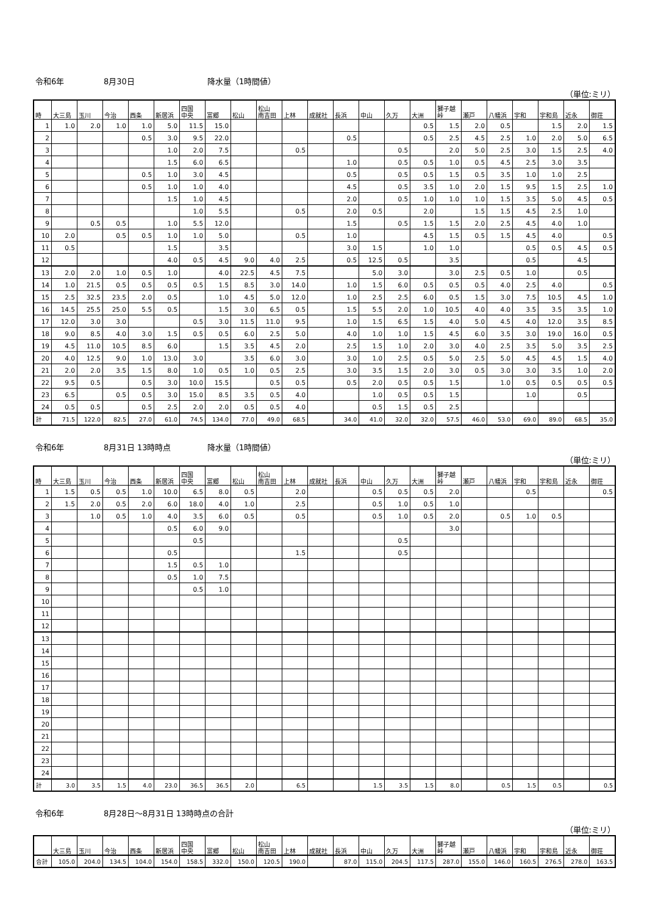令和6年 8月30日 降水量（1時間値）
（単位:ミリ）
| 時 | 大三島 | 玉川 | 今治 | 西条 | 新居浜 | 四国 中央 | 富郷 | 松山 | 松山 南吉田 | 上林 | 成就社 | 長浜 | 中山 | 久万 | 大洲 | 獅子越 峠 | 瀬戸 | 八幡浜 | 宇和 | 宇和島 | 近永 | 御荘 |
| --- | --- | --- | --- | --- | --- | --- | --- | --- | --- | --- | --- | --- | --- | --- | --- | --- | --- | --- | --- | --- | --- | --- |
| 1 | 1.0 | 2.0 | 1.0 | 1.0 | 5.0 | 11.5 | 15.0 | | | | | | | | 0.5 | 1.5 | 2.0 | 0.5 | | 1.5 | 2.0 | 1.5 |
| 2 | | | | 0.5 | 3.0 | 9.5 | 22.0 | | | | | 0.5 | | | 0.5 | 2.5 | 4.5 | 2.5 | 1.0 | 2.0 | 5.0 | 6.5 |
| 3 | | | | | 1.0 | 2.0 | 7.5 | | | 0.5 | | | | 0.5 | | 2.0 | 5.0 | 2.5 | 3.0 | 1.5 | 2.5 | 4.0 |
| 4 | | | | | 1.5 | 6.0 | 6.5 | | | | | 1.0 | | 0.5 | 0.5 | 1.0 | 0.5 | 4.5 | 2.5 | 3.0 | 3.5 | |
| 5 | | | | 0.5 | 1.0 | 3.0 | 4.5 | | | | | 0.5 | | 0.5 | 0.5 | 1.5 | 0.5 | 3.5 | 1.0 | 1.0 | 2.5 | |
| 6 | | | | 0.5 | 1.0 | 1.0 | 4.0 | | | | | 4.5 | | 0.5 | 3.5 | 1.0 | 2.0 | 1.5 | 9.5 | 1.5 | 2.5 | 1.0 |
| 7 | | | | | 1.5 | 1.0 | 4.5 | | | | | 2.0 | | 0.5 | 1.0 | 1.0 | 1.0 | 1.5 | 3.5 | 5.0 | 4.5 | 0.5 |
| 8 | | | | | | 1.0 | 5.5 | | | 0.5 | | 2.0 | 0.5 | | 2.0 | | 1.5 | 1.5 | 4.5 | 2.5 | 1.0 | |
| 9 | | 0.5 | 0.5 | | 1.0 | 5.5 | 12.0 | | | | | 1.5 | | 0.5 | 1.5 | 1.5 | 2.0 | 2.5 | 4.5 | 4.0 | 1.0 | |
| 10 | 2.0 | | 0.5 | 0.5 | 1.0 | 1.0 | 5.0 | | | 0.5 | | 1.0 | | | 4.5 | 1.5 | 0.5 | 1.5 | 4.5 | 4.0 | | 0.5 |
| 11 | 0.5 | | | | 1.5 | | 3.5 | | | | | 3.0 | 1.5 | | 1.0 | 1.0 | | | 0.5 | 0.5 | 4.5 | 0.5 |
| 12 | | | | | 4.0 | 0.5 | 4.5 | 9.0 | 4.0 | 2.5 | | 0.5 | 12.5 | 0.5 | | 3.5 | | | 0.5 | | 4.5 | |
| 13 | 2.0 | 2.0 | 1.0 | 0.5 | 1.0 | | 4.0 | 22.5 | 4.5 | 7.5 | | | 5.0 | 3.0 | | 3.0 | 2.5 | 0.5 | 1.0 | | 0.5 | |
| 14 | 1.0 | 21.5 | 0.5 | 0.5 | 0.5 | 0.5 | 1.5 | 8.5 | 3.0 | 14.0 | | 1.0 | 1.5 | 6.0 | 0.5 | 0.5 | 0.5 | 4.0 | 2.5 | 4.0 | | 0.5 |
| 15 | 2.5 | 32.5 | 23.5 | 2.0 | 0.5 | | 1.0 | 4.5 | 5.0 | 12.0 | | 1.0 | 2.5 | 2.5 | 6.0 | 0.5 | 1.5 | 3.0 | 7.5 | 10.5 | 4.5 | 1.0 |
| 16 | 14.5 | 25.5 | 25.0 | 5.5 | 0.5 | | 1.5 | 3.0 | 6.5 | 0.5 | | 1.5 | 5.5 | 2.0 | 1.0 | 10.5 | 4.0 | 4.0 | 3.5 | 3.5 | 3.5 | 1.0 |
| 17 | 12.0 | 3.0 | 3.0 | | | 0.5 | 3.0 | 11.5 | 11.0 | 9.5 | | 1.0 | 1.5 | 6.5 | 1.5 | 4.0 | 5.0 | 4.5 | 4.0 | 12.0 | 3.5 | 8.5 |
| 18 | 9.0 | 8.5 | 4.0 | 3.0 | 1.5 | 0.5 | 0.5 | 6.0 | 2.5 | 5.0 | | 4.0 | 1.0 | 1.0 | 1.5 | 4.5 | 6.0 | 3.5 | 3.0 | 19.0 | 16.0 | 0.5 |
| 19 | 4.5 | 11.0 | 10.5 | 8.5 | 6.0 | | 1.5 | 3.5 | 4.5 | 2.0 | | 2.5 | 1.5 | 1.0 | 2.0 | 3.0 | 4.0 | 2.5 | 3.5 | 5.0 | 3.5 | 2.5 |
| 20 | 4.0 | 12.5 | 9.0 | 1.0 | 13.0 | 3.0 | | 3.5 | 6.0 | 3.0 | | 3.0 | 1.0 | 2.5 | 0.5 | 5.0 | 2.5 | 5.0 | 4.5 | 4.5 | 1.5 | 4.0 |
| 21 | 2.0 | 2.0 | 3.5 | 1.5 | 8.0 | 1.0 | 0.5 | 1.0 | 0.5 | 2.5 | | 3.0 | 3.5 | 1.5 | 2.0 | 3.0 | 0.5 | 3.0 | 3.0 | 3.5 | 1.0 | 2.0 |
| 22 | 9.5 | 0.5 | | 0.5 | 3.0 | 10.0 | 15.5 | | 0.5 | 0.5 | | 0.5 | 2.0 | 0.5 | 0.5 | 1.5 | | 1.0 | 0.5 | 0.5 | 0.5 | 0.5 |
| 23 | 6.5 | | 0.5 | 0.5 | 3.0 | 15.0 | 8.5 | 3.5 | 0.5 | 4.0 | | | 1.0 | 0.5 | 0.5 | 1.5 | | | 1.0 | | 0.5 | |
| 24 | 0.5 | 0.5 | | 0.5 | 2.5 | 2.0 | 2.0 | 0.5 | 0.5 | 4.0 | | | 0.5 | 1.5 | 0.5 | 2.5 | | | | | | |
| 計 | 71.5 | 122.0 | 82.5 | 27.0 | 61.0 | 74.5 | 134.0 | 77.0 | 49.0 | 68.5 | | 34.0 | 41.0 | 32.0 | 32.0 | 57.5 | 46.0 | 53.0 | 69.0 | 89.0 | 68.5 | 35.0 |
令和6年 8月31日 13時時点 降水量（1時間値）
（単位:ミリ）
| 時 | 大三島 | 玉川 | 今治 | 西条 | 新居浜 | 四国 中央 | 富郷 | 松山 | 松山 南吉田 | 上林 | 成就社 | 長浜 | 中山 | 久万 | 大洲 | 獅子越 峠 | 瀬戸 | 八幡浜 | 宇和 | 宇和島 | 近永 | 御荘 |
| --- | --- | --- | --- | --- | --- | --- | --- | --- | --- | --- | --- | --- | --- | --- | --- | --- | --- | --- | --- | --- | --- | --- |
| 1 | 1.5 | 0.5 | 0.5 | 1.0 | 10.0 | 6.5 | 8.0 | 0.5 | | 2.0 | | | 0.5 | 0.5 | 0.5 | 2.0 | | | 0.5 | | | 0.5 |
| 2 | 1.5 | 2.0 | 0.5 | 2.0 | 6.0 | 18.0 | 4.0 | 1.0 | | 2.5 | | | 0.5 | 1.0 | 0.5 | 1.0 | | | | | | |
| 3 | | 1.0 | 0.5 | 1.0 | 4.0 | 3.5 | 6.0 | 0.5 | | 0.5 | | | 0.5 | 1.0 | 0.5 | 2.0 | | 0.5 | 1.0 | 0.5 | | |
| 4 | | | | | 0.5 | 6.0 | 9.0 | | | | | | | | | 3.0 | | | | | | |
| 5 | | | | | | 0.5 | | | | | | | | 0.5 | | | | | | | | |
| 6 | | | | | 0.5 | | | | | 1.5 | | | | 0.5 | | | | | | | | |
| 7 | | | | | 1.5 | 0.5 | 1.0 | | | | | | | | | | | | | | | |
| 8 | | | | | 0.5 | 1.0 | 7.5 | | | | | | | | | | | | | | | |
| 9 | | | | | | 0.5 | 1.0 | | | | | | | | | | | | | | | |
| 10 | | | | | | | | | | | | | | | | | | | | | | |
| 11 | | | | | | | | | | | | | | | | | | | | | | |
| 12 | | | | | | | | | | | | | | | | | | | | | | |
| 13 | | | | | | | | | | | | | | | | | | | | | | |
| 14 | | | | | | | | | | | | | | | | | | | | | | |
| 15 | | | | | | | | | | | | | | | | | | | | | | |
| 16 | | | | | | | | | | | | | | | | | | | | | | |
| 17 | | | | | | | | | | | | | | | | | | | | | | |
| 18 | | | | | | | | | | | | | | | | | | | | | | |
| 19 | | | | | | | | | | | | | | | | | | | | | | |
| 20 | | | | | | | | | | | | | | | | | | | | | | |
| 21 | | | | | | | | | | | | | | | | | | | | | | |
| 22 | | | | | | | | | | | | | | | | | | | | | | |
| 23 | | | | | | | | | | | | | | | | | | | | | | |
| 24 | | | | | | | | | | | | | | | | | | | | | | |
| 計 | 3.0 | 3.5 | 1.5 | 4.0 | 23.0 | 36.5 | 36.5 | 2.0 | | 6.5 | | | 1.5 | 3.5 | 1.5 | 8.0 | | 0.5 | 1.5 | 0.5 | | 0.5 |
令和6年 8月28日～8月31日 13時時点の合計
（単位:ミリ）
| | 大三島 | 玉川 | 今治 | 西条 | 新居浜 | 四国 中央 | 富郷 | 松山 | 松山 南吉田 | 上林 | 成就社 | 長浜 | 中山 | 久万 | 大洲 | 獅子越 峠 | 瀬戸 | 八幡浜 | 宇和 | 宇和島 | 近永 | 御荘 |
| --- | --- | --- | --- | --- | --- | --- | --- | --- | --- | --- | --- | --- | --- | --- | --- | --- | --- | --- | --- | --- | --- | --- |
| 合計 | 105.0 | 204.0 | 134.5 | 104.0 | 154.0 | 158.5 | 332.0 | 150.0 | 120.5 | 190.0 | | 87.0 | 115.0 | 204.5 | 117.5 | 287.0 | 155.0 | 146.0 | 160.5 | 276.5 | 278.0 | 163.5 |